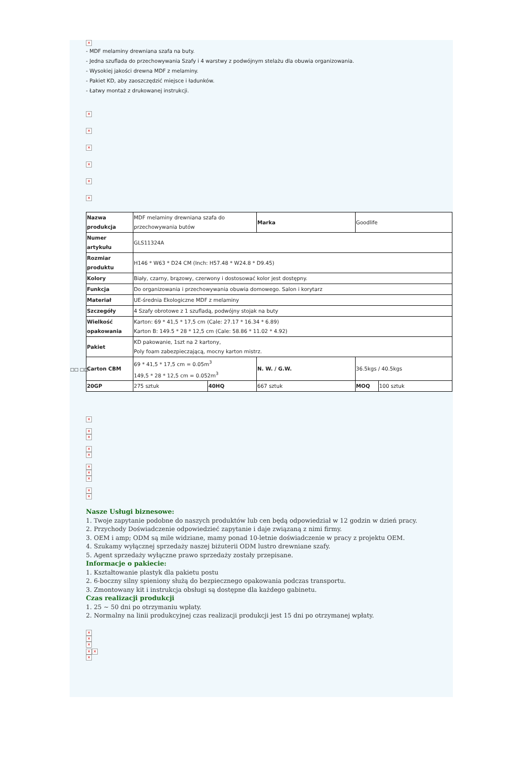×
- MDF melaminy drewniana szafa na buty.
- Jedna szuflada do przechowywania Szafy i 4 warstwy z podwójnym stelażu dla obuwia organizowania.
- Wysokiej jakości drewna MDF z melaminy.
- Pakiet KD, aby zaoszczędzić miejsce i ładunków.
- Łatwy montaż z drukowanej instrukcji.
×
×
×
×
×
×
| Nazwa produkcja | MDF melaminy drewniana szafa do przechowywania butów | | Marka | Goodlife | |
| Numer artykułu | GLS11324A | | | | |
| Rozmiar produktu | H146 * W63 * D24 CM (Inch: H57.48 * W24.8 * D9.45) | | | | |
| Kolory | Biały, czarny, brązowy, czerwony i dostosować kolor jest dostępny. | | | | |
| Funkcja | Do organizowania i przechowywania obuwia domowego. Salon i korytarz | | | | |
| Materiał | UE-średnia Ekologiczne MDF z melaminy | | | | |
| Szczegóły | 4 Szafy obrotowe z 1 szufladą, podwójny stojak na buty | | | | |
| Wielkość opakowania | Karton: 69 * 41,5 * 17,5 cm (Cale: 27.17 * 16.34 * 6.89) Karton B: 149.5 * 28 * 12,5 cm (Cale: 58.86 * 11.02 * 4.92) | | | | |
| Pakiet | KD pakowanie, 1szt na 2 kartony, Poly foam zabezpieczającą, mocny karton mistrz. | | | | |
| Carton CBM | 69 * 41,5 * 17,5 cm = 0.05m<sup>3</sup> 149,5 * 28 * 12,5 cm = 0.052m<sup>3</sup> | | N. W. / G.W. | 36.5kgs / 40.5kgs | |
| 20GP | 275 sztuk | 40HQ | 667 sztuk | MOQ | 100 sztuk |
×
×
×
×
×
×
×
×
×
×
Nasze Usługi biznesowe:
1. Twoje zapytanie podobne do naszych produktów lub cen będą odpowiedział w 12 godzin w dzień pracy.
2. Przychody Doświadczenie odpowiedzieć zapytanie i daje związaną z nimi firmy.
3. OEM i amp; ODM są mile widziane, mamy ponad 10-letnie doświadczenie w pracy z projektu OEM.
4. Szukamy wyłącznej sprzedaży naszej biżuterii ODM lustro drewniane szafy.
5. Agent sprzedaży wyłączne prawo sprzedaży zostały przepisane.
Informacje o pakiecie:
1. Kształtowanie plastyk dla pakietu postu
2. 6-boczny silny spieniony służą do bezpiecznego opakowania podczas transportu.
3. Zmontowany kit i instrukcja obsługi są dostępne dla każdego gabinetu.
Czas realizacji produkcji
1. 25 ~ 50 dni po otrzymaniu wpłaty.
2. Normalny na linii produkcyjnej czas realizacji produkcji jest 15 dni po otrzymanej wpłaty.
×
×
×
× ×
×
□□ □□: